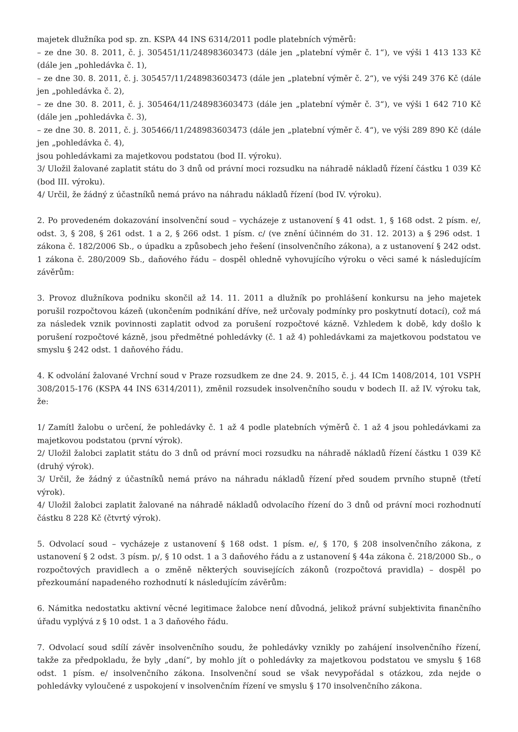majetek dlužníka pod sp. zn. KSPA 44 INS 6314/2011 podle platebních výměrů:
– ze dne 30. 8. 2011, č. j. 305451/11/248983603473 (dále jen „platební výměr č. 1“), ve výši 1 413 133 Kč (dále jen „pohledávka č. 1),
– ze dne 30. 8. 2011, č. j. 305457/11/248983603473 (dále jen „platební výměr č. 2“), ve výši 249 376 Kč (dále jen „pohledávka č. 2),
– ze dne 30. 8. 2011, č. j. 305464/11/248983603473 (dále jen „platební výměr č. 3“), ve výši 1 642 710 Kč (dále jen „pohledávka č. 3),
– ze dne 30. 8. 2011, č. j. 305466/11/248983603473 (dále jen „platební výměr č. 4“), ve výši 289 890 Kč (dále jen „pohledávka č. 4),
jsou pohledávkami za majetkovou podstatou (bod II. výroku).
3/ Uložil žalované zaplatit státu do 3 dnů od právní moci rozsudku na náhradě nákladů řízení částku 1 039 Kč (bod III. výroku).
4/ Určil, že žádný z účastníků nemá právo na náhradu nákladů řízení (bod IV. výroku).
2. Po provedeném dokazování insolvenční soud – vycházeje z ustanovení § 41 odst. 1, § 168 odst. 2 písm. e/, odst. 3, § 208, § 261 odst. 1 a 2, § 266 odst. 1 písm. c/ (ve znění účinném do 31. 12. 2013) a § 296 odst. 1 zákona č. 182/2006 Sb., o úpadku a způsobech jeho řešení (insolvenčního zákona), a z ustanovení § 242 odst. 1 zákona č. 280/2009 Sb., daňového řádu – dospěl ohledně vyhovujícího výroku o věci samé k následujícím závěrům:
3. Provoz dlužníkova podniku skončil až 14. 11. 2011 a dlužník po prohlášení konkursu na jeho majetek porušil rozpočtovou kázeň (ukončením podnikání dříve, než určovaly podmínky pro poskytnutí dotací), což má za následek vznik povinnosti zaplatit odvod za porušení rozpočtové kázně. Vzhledem k době, kdy došlo k porušení rozpočtové kázně, jsou předmětné pohledávky (č. 1 až 4) pohledávkami za majetkovou podstatou ve smyslu § 242 odst. 1 daňového řádu.
4. K odvolání žalované Vrchní soud v Praze rozsudkem ze dne 24. 9. 2015, č. j. 44 ICm 1408/2014, 101 VSPH 308/2015-176 (KSPA 44 INS 6314/2011), změnil rozsudek insolvenčního soudu v bodech II. až IV. výroku tak, že:
1/ Zamítl žalobu o určení, že pohledávky č. 1 až 4 podle platebních výměrů č. 1 až 4 jsou pohledávkami za majetkovou podstatou (první výrok).
2/ Uložil žalobci zaplatit státu do 3 dnů od právní moci rozsudku na náhradě nákladů řízení částku 1 039 Kč (druhý výrok).
3/ Určil, že žádný z účastníků nemá právo na náhradu nákladů řízení před soudem prvního stupně (třetí výrok).
4/ Uložil žalobci zaplatit žalované na náhradě nákladů odvolacího řízení do 3 dnů od právní moci rozhodnutí částku 8 228 Kč (čtvrtý výrok).
5. Odvolací soud – vycházeje z ustanovení § 168 odst. 1 písm. e/, § 170, § 208 insolvenčního zákona, z ustanovení § 2 odst. 3 písm. p/, § 10 odst. 1 a 3 daňového řádu a z ustanovení § 44a zákona č. 218/2000 Sb., o rozpočtových pravidlech a o změně některých souvisejících zákonů (rozpočtová pravidla) – dospěl po přezkoumání napadeného rozhodnutí k následujícím závěrům:
6. Námitka nedostatku aktivní věcné legitimace žalobce není důvodná, jelikož právní subjektivita finančního úřadu vyplývá z § 10 odst. 1 a 3 daňového řádu.
7. Odvolací soud sdílí závěr insolvenčního soudu, že pohledávky vznikly po zahájení insolvenčního řízení, takže za předpokladu, že byly „daní“, by mohlo jít o pohledávky za majetkovou podstatou ve smyslu § 168 odst. 1 písm. e/ insolvenčního zákona. Insolvenční soud se však nevypořádal s otázkou, zda nejde o pohledávky vyloučené z uspokojení v insolvenčním řízení ve smyslu § 170 insolvenčního zákona.